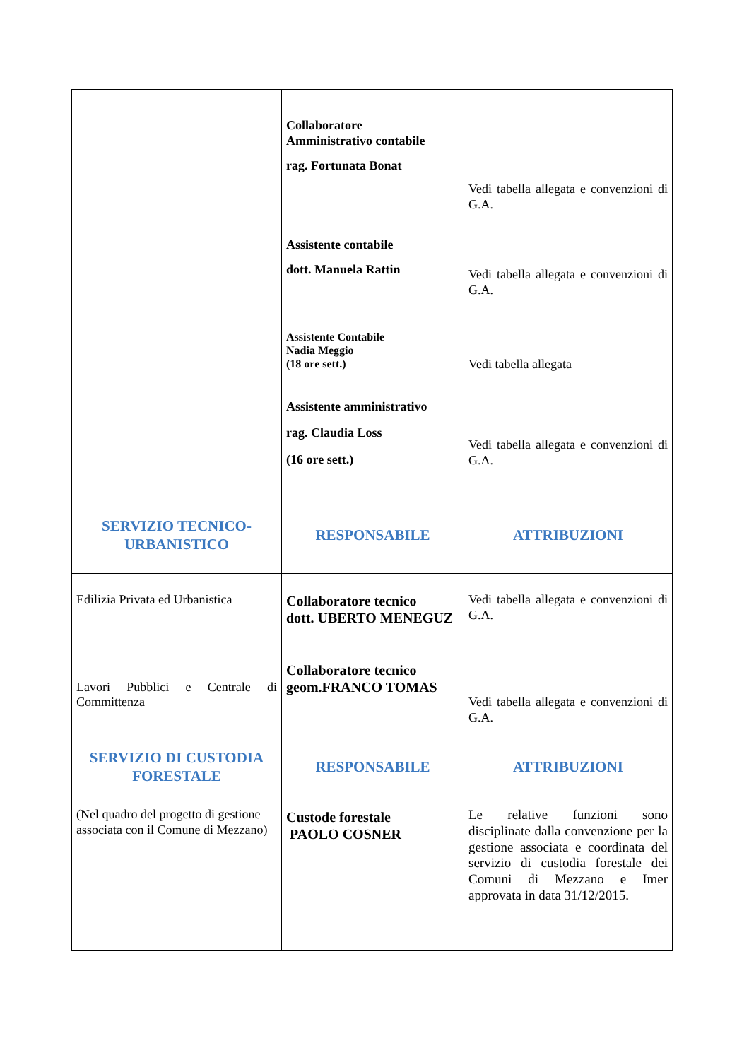| | Collaboratore Amministrativo contabile rag. Fortunata Bonat Assistente contabile dott. Manuela Rattin Assistente Contabile Nadia Meggio (18 ore sett.) Assistente amministrativo rag. Claudia Loss (16 ore sett.) | Vedi tabella allegata e convenzioni di G.A. Vedi tabella allegata e convenzioni di G.A. Vedi tabella allegata Vedi tabella allegata e convenzioni di G.A. |
| SERVIZIO TECNICO- URBANISTICO | RESPONSABILE | ATTRIBUZIONI |
| Edilizia Privata ed Urbanistica Lavori Pubblici e Centrale di Committenza | Collaboratore tecnico dott. UBERTO MENEGUZ Collaboratore tecnico geom.FRANCO TOMAS | Vedi tabella allegata e convenzioni di G.A. Vedi tabella allegata e convenzioni di G.A. |
| SERVIZIO DI CUSTODIA FORESTALE | RESPONSABILE | ATTRIBUZIONI |
| (Nel quadro del progetto di gestione associata con il Comune di Mezzano) | Custode forestale PAOLO COSNER | Le relative funzioni sono disciplinate dalla convenzione per la gestione associata e coordinata del servizio di custodia forestale dei Comuni di Mezzano e Imer approvata in data 31/12/2015. |